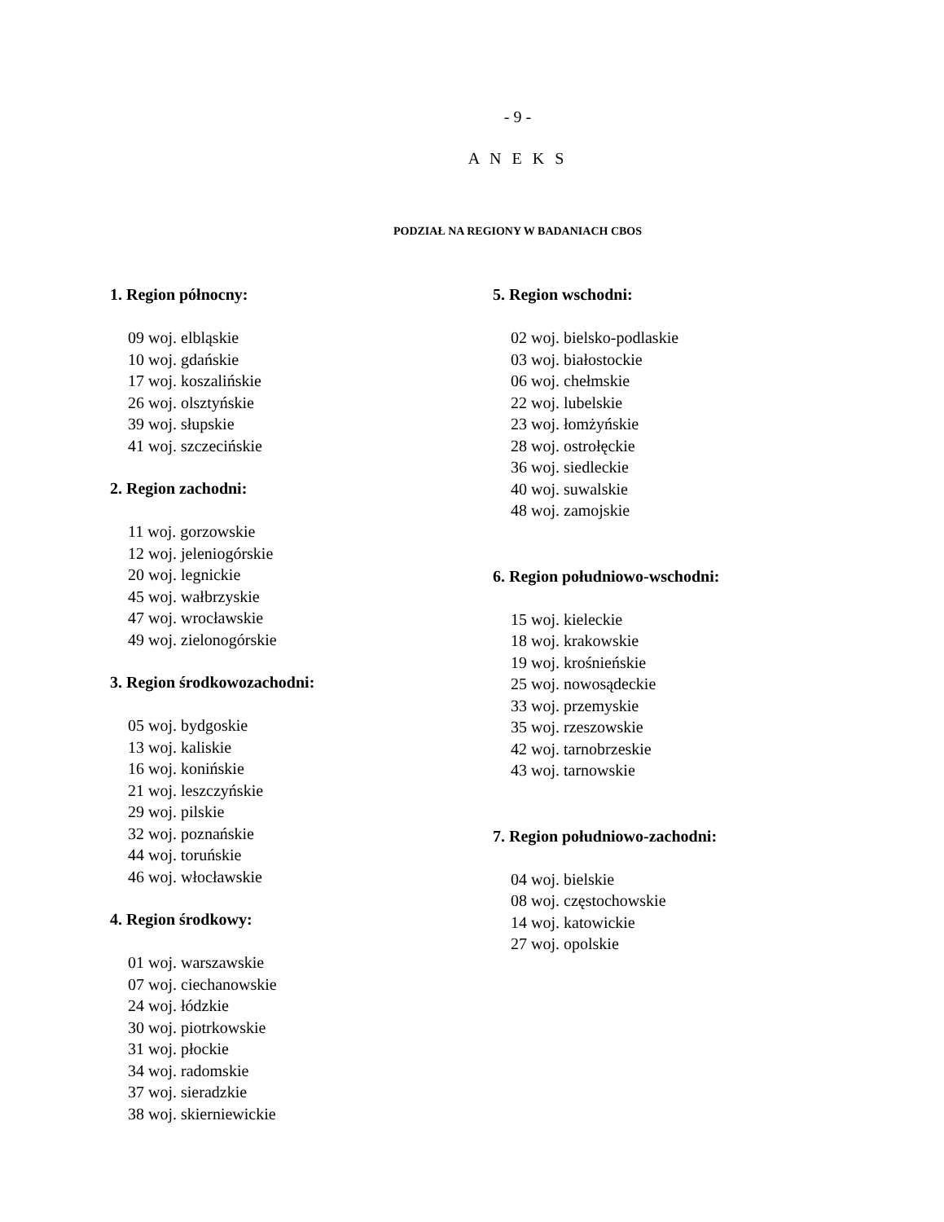- 9 -
A N E K S
PODZIAŁ NA REGIONY W BADANIACH CBOS
1. Region północny:
09 woj. elbląskie
10 woj. gdańskie
17 woj. koszalińskie
26 woj. olsztyńskie
39 woj. słupskie
41 woj. szczecińskie
2. Region zachodni:
11 woj. gorzowskie
12 woj. jeleniogórskie
20 woj. legnickie
45 woj. wałbrzyskie
47 woj. wrocławskie
49 woj. zielonogórskie
3. Region środkowozachodni:
05 woj. bydgoskie
13 woj. kaliskie
16 woj. konińskie
21 woj. leszczyńskie
29 woj. pilskie
32 woj. poznańskie
44 woj. toruńskie
46 woj. włocławskie
4. Region środkowy:
01 woj. warszawskie
07 woj. ciechanowskie
24 woj. łódzkie
30 woj. piotrkowskie
31 woj. płockie
34 woj. radomskie
37 woj. sieradzkie
38 woj. skierniewickie
5. Region wschodni:
02 woj. bielsko-podlaskie
03 woj. białostockie
06 woj. chełmskie
22 woj. lubelskie
23 woj. łomżyńskie
28 woj. ostrołęckie
36 woj. siedleckie
40 woj. suwalskie
48 woj. zamojskie
6. Region południowo-wschodni:
15 woj. kieleckie
18 woj. krakowskie
19 woj. krośnieńskie
25 woj. nowosądeckie
33 woj. przemyskie
35 woj. rzeszowskie
42 woj. tarnobrzeskie
43 woj. tarnowskie
7. Region południowo-zachodni:
04 woj. bielskie
08 woj. częstochowskie
14 woj. katowickie
27 woj. opolskie